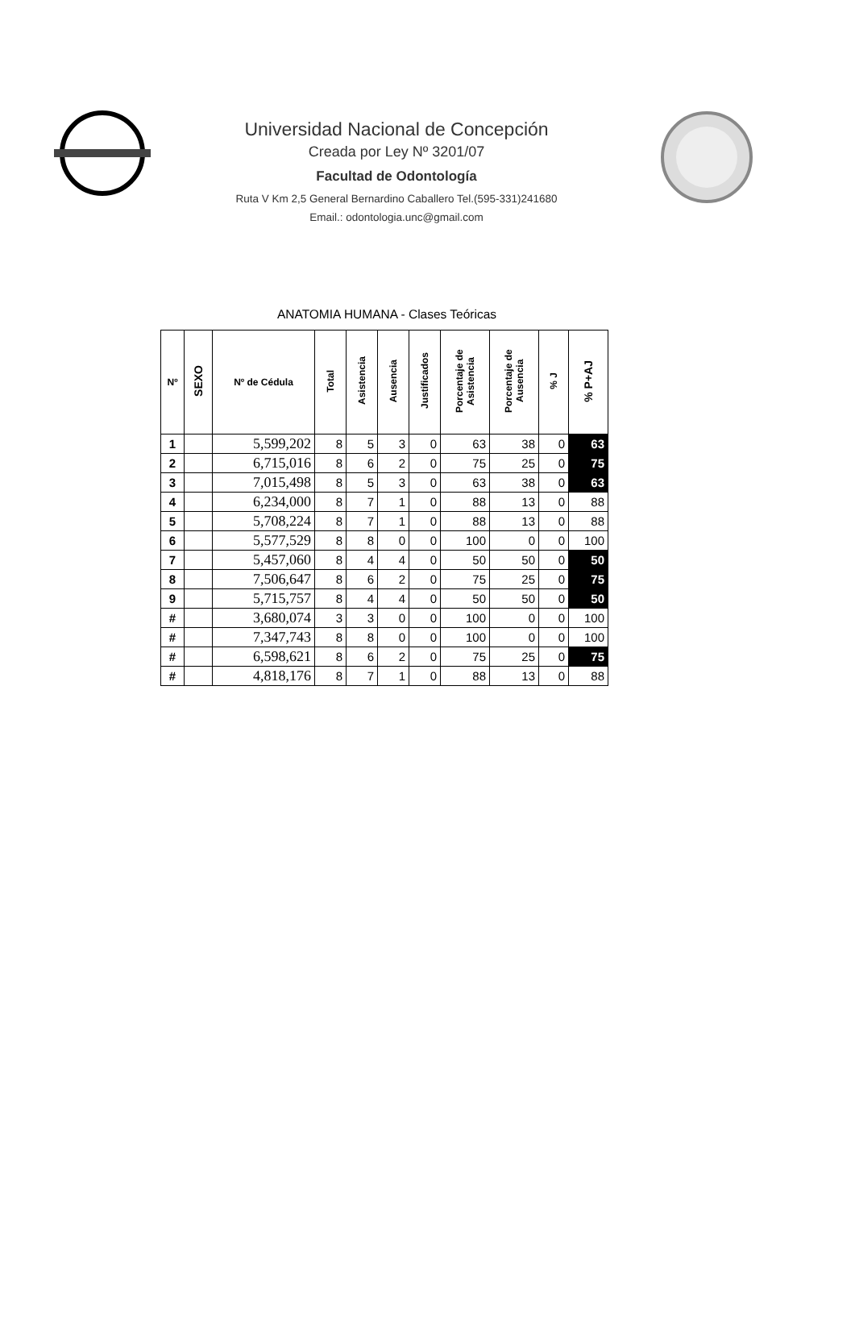Universidad Nacional de Concepción
Creada por Ley Nº 3201/07
Facultad de Odontología
Ruta V Km 2,5 General Bernardino Caballero Tel.(595-331)241680
Email.: odontologia.unc@gmail.com
ANATOMIA HUMANA - Clases Teóricas
| Nº | SEXO | Nº de Cédula | Total | Asistencia | Ausencia | Justificados | Porcentaje de Asistencia | Porcentaje de Ausencia | % J | % P+AJ |
| --- | --- | --- | --- | --- | --- | --- | --- | --- | --- | --- |
| 1 | | 5,599,202 | 8 | 5 | 3 | 0 | 63 | 38 | 0 | 63 |
| 2 | | 6,715,016 | 8 | 6 | 2 | 0 | 75 | 25 | 0 | 75 |
| 3 | | 7,015,498 | 8 | 5 | 3 | 0 | 63 | 38 | 0 | 63 |
| 4 | | 6,234,000 | 8 | 7 | 1 | 0 | 88 | 13 | 0 | 88 |
| 5 | | 5,708,224 | 8 | 7 | 1 | 0 | 88 | 13 | 0 | 88 |
| 6 | | 5,577,529 | 8 | 8 | 0 | 0 | 100 | 0 | 0 | 100 |
| 7 | | 5,457,060 | 8 | 4 | 4 | 0 | 50 | 50 | 0 | 50 |
| 8 | | 7,506,647 | 8 | 6 | 2 | 0 | 75 | 25 | 0 | 75 |
| 9 | | 5,715,757 | 8 | 4 | 4 | 0 | 50 | 50 | 0 | 50 |
| # | | 3,680,074 | 3 | 3 | 0 | 0 | 100 | 0 | 0 | 100 |
| # | | 7,347,743 | 8 | 8 | 0 | 0 | 100 | 0 | 0 | 100 |
| # | | 6,598,621 | 8 | 6 | 2 | 0 | 75 | 25 | 0 | 75 |
| # | | 4,818,176 | 8 | 7 | 1 | 0 | 88 | 13 | 0 | 88 |